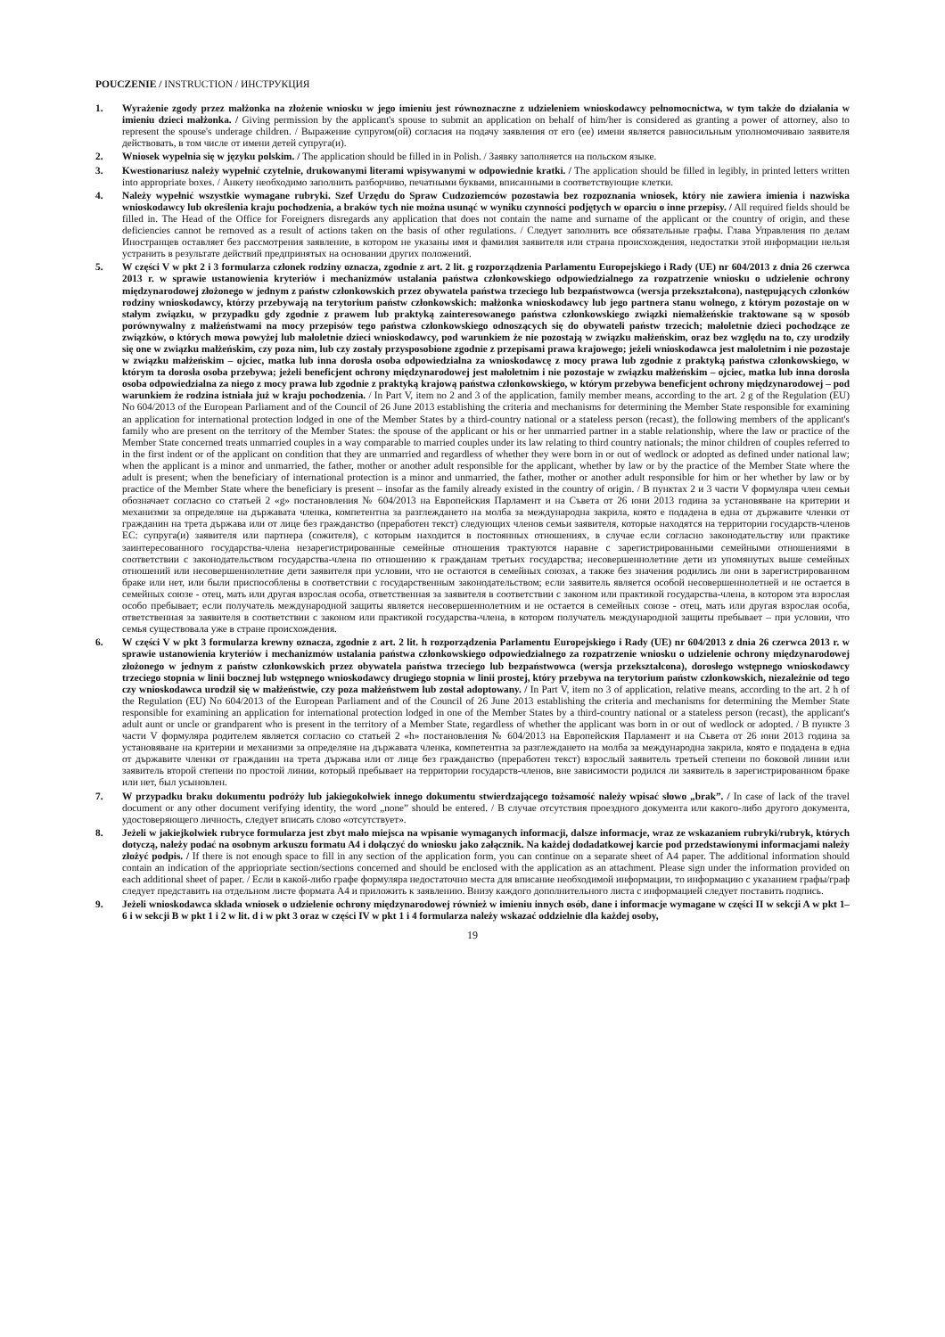POUCZENIE / INSTRUCTION / ИНСТРУКЦИЯ
1. Wyrażenie zgody przez małżonka na złożenie wniosku w jego imieniu jest równoznaczne z udzieleniem wnioskodawcy pełnomocnictwa, w tym także do działania w imieniu dzieci małżonka. / Giving permission by the applicant's spouse to submit an application on behalf of him/her is considered as granting a power of attorney, also to represent the spouse's underage children. / Выражение супругом(ой) согласия на подачу заявления от его (ее) имени является равносильным уполномочиваю заявителя действовать, в том числе от имени детей супруга(и).
2. Wniosek wypełnia się w języku polskim. / The application should be filled in in Polish. / Заявку заполняется на польском языке.
3. Kwestionariusz należy wypełnić czytelnie, drukowanymi literami wpisywanymi w odpowiednie kratki. / The application should be filled in legibly, in printed letters written into appropriate boxes. / Анкету необходимо заполнить разборчиво, печатными буквами, вписанными в соответствующие клетки.
4. Należy wypełnić wszystkie wymagane rubryki. Szef Urzędu do Spraw Cudzoziemców pozostawia bez rozpoznania wniosek, który nie zawiera imienia i nazwiska wnioskodawcy lub określenia kraju pochodzenia, a braków tych nie można usunąć w wyniku czynności podjętych w oparciu o inne przepisy. / All required fields should be filled in. The Head of the Office for Foreigners disregards any application that does not contain the name and surname of the applicant or the country of origin, and these deficiencies cannot be removed as a result of actions taken on the basis of other regulations. / Следует заполнить все обязательные графы. Глава Управления по делам Иностранцев оставляет без рассмотрения заявление, в котором не указаны имя и фамилия заявителя или страна происхождения, недостатки этой информации нельзя устранить в результате действий предпринятых на основании других положений.
5. W części V w pkt 2 i 3 formularza członek rodziny oznacza, zgodnie z art. 2 lit. g rozporządzenia Parlamentu Europejskiego i Rady (UE) nr 604/2013 z dnia 26 czerwca 2013 r. w sprawie ustanowienia kryteriów i mechanizmów ustalania państwa członkowskiego odpowiedzialnego za rozpatrzenie wniosku o udzielenie ochrony międzynarodowej złożonego w jednym z państw członkowskich przez obywatela państwa trzeciego lub bezpaństwowca (wersja przekształcona), następujących członków rodziny wnioskodawcy, którzy przebywają na terytorium państw członkowskich: małżonka wnioskodawcy lub jego partnera stanu wolnego, z którym pozostaje on w stałym związku, w przypadku gdy zgodnie z prawem lub praktyką zainteresowanego państwa członkowskiego związki niemałżeńskie traktowane są w sposób porównywalny z małżeństwami na mocy przepisów tego państwa członkowskiego odnoszących się do obywateli państw trzecich; małoletnie dzieci pochodzące ze związków, o których mowa powyżej lub małoletnie dzieci wnioskodawcy, pod warunkiem że nie pozostają w związku małżeńskim, oraz bez względu na to, czy urodziły się one w związku małżeńskim, czy poza nim, lub czy zostały przysposobione zgodnie z przepisami prawa krajowego; jeżeli wnioskodawca jest małoletnim i nie pozostaje w związku małżeńskim – ojciec, matka lub inna dorosła osoba odpowiedzialna za wnioskodawcę z mocy prawa lub zgodnie z praktyką państwa członkowskiego, w którym ta dorosła osoba przebywa; jeżeli beneficjent ochrony międzynarodowej jest małoletnim i nie pozostaje w związku małżeńskim – ojciec, matka lub inna dorosła osoba odpowiedzialna za niego z mocy prawa lub zgodnie z praktyką krajową państwa członkowskiego, w którym przebywa beneficjent ochrony międzynarodowej – pod warunkiem że rodzina istniała już w kraju pochodzenia. / In Part V, item no 2 and 3 of the application, family member means, according to the art. 2 g of the Regulation (EU) No 604/2013 of the European Parliament and of the Council of 26 June 2013 establishing the criteria and mechanisms for determining the Member State responsible for examining an application for international protection lodged in one of the Member States by a third-country national or a stateless person (recast), the following members of the applicant's family who are present on the territory of the Member States: the spouse of the applicant or his or her unmarried partner in a stable relationship, where the law or practice of the Member State concerned treats unmarried couples in a way comparable to married couples under its law relating to third country nationals; the minor children of couples referred to in the first indent or of the applicant on condition that they are unmarried and regardless of whether they were born in or out of wedlock or adopted as defined under national law; when the applicant is a minor and unmarried, the father, mother or another adult responsible for the applicant, whether by law or by the practice of the Member State where the adult is present; when the beneficiary of international protection is a minor and unmarried, the father, mother or another adult responsible for him or her whether by law or by practice of the Member State where the beneficiary is present – insofar as the family already existed in the country of origin. / В пунктах 2 и 3 части V формуляра член семьи обозначает согласно со статьей 2 «g» постановления № 604/2013 на Европейския Парламент и на Съвета от 26 юни 2013 година за установяване на критерии и механизми за определяне на държавата членка, компетентна за разглеждането на молба за международна закрила, която е подадена в една от държавите членки от гражданин на трета държава или от лице без гражданство (преработен текст) следующих членов семьи заявителя, которые находятся на территории государств-членов ЕС: супруга(и) заявителя или партнера (сожителя), с которым находится в постоянных отношениях, в случае если согласно законодательству или практике заинтересованного государства-члена незарегистрированные семейные отношения трактуются наравне с зарегистрированными семейными отношениями в соответствии с законодательством государства-члена по отношению к гражданам третьих государства; несовершеннолетние дети из упомянутых выше семейных отношений или несовершеннолетние дети заявителя при условии, что не остаются в семейных союзах, а также без значения родились ли они в зарегистрированном браке или нет, или были приспособлены в соответствии с государственным законодательством; если заявитель является особой несовершеннолетней и не остается в семейных союзе - отец, мать или другая взрослая особа, ответственная за заявителя в соответствии с законом или практикой государства-члена, в котором эта взрослая особо пребывает; если получатель международной защиты является несовершеннолетним и не остается в семейных союзе - отец, мать или другая взрослая особа, ответственная за заявителя в соответствии с законом или практикой государства-члена, в котором получатель международной защиты пребывает – при условии, что семья существовала уже в стране происхождения.
6. W części V w pkt 3 formularza krewny oznacza, zgodnie z art. 2 lit. h rozporządzenia Parlamentu Europejskiego i Rady (UE) nr 604/2013 z dnia 26 czerwca 2013 r. w sprawie ustanowienia kryteriów i mechanizmów ustalania państwa członkowskiego odpowiedzialnego za rozpatrzenie wniosku o udzielenie ochrony międzynarodowej złożonego w jednym z państw członkowskich przez obywatela państwa trzeciego lub bezpaństwowca (wersja przekształcona), dorosłego wstępnego wnioskodawcy trzeciego stopnia w linii bocznej lub wstępnego wnioskodawcy drugiego stopnia w linii prostej, który przebywa na terytorium państw członkowskich, niezależnie od tego czy wnioskodawca urodził się w małżeństwie, czy poza małżeństwem lub został adoptowany. / In Part V, item no 3 of application, relative means, according to the art. 2 h of the Regulation (EU) No 604/2013 of the European Parliament and of the Council of 26 June 2013 establishing the criteria and mechanisms for determining the Member State responsible for examining an application for international protection lodged in one of the Member States by a third-country national or a stateless person (recast), the applicant's adult aunt or uncle or grandparent who is present in the territory of a Member State, regardless of whether the applicant was born in or out of wedlock or adopted. / В пункте 3 части V формуляра родителем является согласно со статьей 2 «h» постановления № 604/2013 на Европейския Парламент и на Съвета от 26 юни 2013 година за установяване на критерии и механизми за определяне на държавата членка, компетентна за разглеждането на молба за международна закрила, която е подадена в една от държавите членки от гражданин на трета държава или от лице без гражданство (преработен текст) взрослый заявитель третьей степени по боковой линии или заявитель второй степени по простой линии, который пребывает на территории государств-членов, вне зависимости родился ли заявитель в зарегистрированном браке или нет, был усыновлен.
7. W przypadku braku dokumentu podróży lub jakiegokolwiek innego dokumentu stwierdzającego tożsamość należy wpisać słowo „brak”. / In case of lack of the travel document or any other document verifying identity, the word „none” should be entered. / В случае отсутствия проездного документа или какого-либо другого документа, удостоверяющего личность, следует вписать слово «отсутствует».
8. Jeżeli w jakiejkolwiek rubryce formularza jest zbyt mało miejsca na wpisanie wymaganych informacji, dalsze informacje, wraz ze wskazaniem rubryki/rubryk, których dotyczą, należy podać na osobnym arkuszu formatu A4 i dołączyć do wniosku jako załącznik. Na każdej dodadatkowej karcie pod przedstawionymi informacjami należy złożyć podpis. / If there is not enough space to fill in any section of the application form, you can continue on a separate sheet of A4 paper. The additional information should contain an indication of the appriopriate section/sections concerned and should be enclosed with the application as an attachment. Please sign under the information provided on each additional sheet of paper. / Если в какой-либо графе формуляра недостаточно места для вписание необходимой информации, то информацию с указанием графы/граф следует представить на отдельном листе формата А4 и приложить к заявлению. Внизу каждого дополнительного листа с информацией следует поставить подпись.
9. Jeżeli wnioskodawca składa wniosek o udzielenie ochrony międzynarodowej również w imieniu innych osób, dane i informacje wymagane w części II w sekcji A w pkt 1–6 i w sekcji B w pkt 1 i 2 w lit. d i w pkt 3 oraz w części IV w pkt 1 i 4 formularza należy wskazać oddzielnie dla każdej osoby,
19